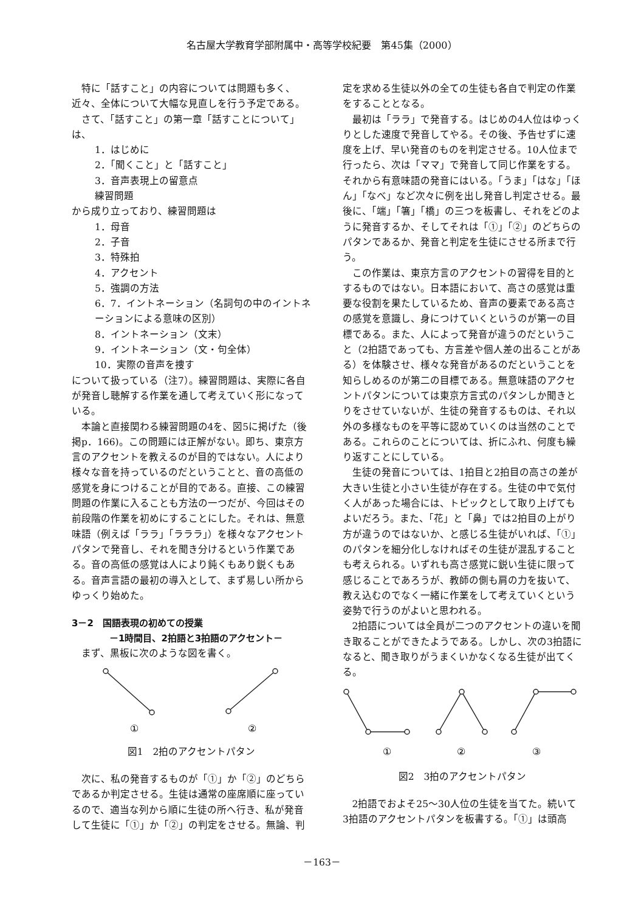名古屋大学教育学部附属中・高等学校紀要　第45集（2000）
特に「話すこと」の内容については問題も多く、近々、全体について大幅な見直しを行う予定である。
さて、「話すこと」の第一章「話すことについて」は、
1．はじめに
2．「聞くこと」と「話すこと」
3．音声表現上の留意点
練習問題
から成り立っており、練習問題は
1．母音
2．子音
3．特殊拍
4．アクセント
5．強調の方法
6．7．イントネーション（名詞句の中のイントネーションによる意味の区別）
8．イントネーション（文末）
9．イントネーション（文・句全体）
10．実際の音声を捜す
について扱っている（注7）。練習問題は、実際に各自が発音し聴解する作業を通して考えていく形になっている。
本論と直接関わる練習問題の4を、図5に掲げた（後掲p．166)。この問題には正解がない。即ち、東京方言のアクセントを教えるのが目的ではない。人により様々な音を持っているのだということと、音の高低の感覚を身につけることが目的である。直接、この練習問題の作業に入ることも方法の一つだが、今回はその前段階の作業を初めにすることにした。それは、無意味語（例えば「ララ」「ラララ」）を様々なアクセントパタンで発音し、それを聞き分けるという作業である。音の高低の感覚は人により鈍くもあり鋭くもある。音声言語の最初の導入として、まず易しい所からゆっくり始めた。
3－2　国語表現の初めての授業
－1時間目、2拍語と3拍語のアクセント－
まず、黒板に次のような図を書く。
①
②
図1　2拍のアクセントパタン
次に、私の発音するものが「①」か「②」のどちらであるか判定させる。生徒は通常の座席順に座っているので、適当な列から順に生徒の所へ行き、私が発音して生徒に「①」か「②」の判定をさせる。無論、判
定を求める生徒以外の全ての生徒も各自で判定の作業をすることとなる。
最初は「ララ」で発音する。はじめの4人位はゆっくりとした速度で発音してやる。その後、予告せずに速度を上げ、早い発音のものを判定させる。10人位まで行ったら、次は「ママ」で発音して同じ作業をする。それから有意味語の発音にはいる。「うま」「はな」「ほん」「なべ」など次々に例を出し発音し判定させる。最後に、「端」「箸」「橋」の三つを板書し、それをどのように発音するか、そしてそれは「①」「②」のどちらのパタンであるか、発音と判定を生徒にさせる所まで行う。
この作業は、東京方言のアクセントの習得を目的とするものではない。日本語において、高さの感覚は重要な役割を果たしているため、音声の要素である高さの感覚を意識し、身につけていくというのが第一の目標である。また、人によって発音が違うのだということ（2拍語であっても、方言差や個人差の出ることがある）を体験させ、様々な発音があるのだということを知らしめるのが第二の目標である。無意味語のアクセントパタンについては東京方言式のパタンしか聞きとりをさせていないが、生徒の発音するものは、それ以外の多様なものを平等に認めていくのは当然のことである。これらのことについては、折にふれ、何度も繰り返すことにしている。
生徒の発音については、1拍目と2拍目の高さの差が大きい生徒と小さい生徒が存在する。生徒の中で気付く人があった場合には、トピックとして取り上げてもよいだろう。また、「花」と「鼻」では2拍目の上がり方が違うのではないか、と感じる生徒がいれば、「①」のパタンを細分化しなければその生徒が混乱することも考えられる。いずれも高さ感覚に鋭い生徒に限って感じることであろうが、教師の側も肩の力を抜いて、教え込むのでなく一緒に作業をして考えていくという姿勢で行うのがよいと思われる。
2拍語については全員が二つのアクセントの違いを聞き取ることができたようである。しかし、次の3拍語になると、聞き取りがうまくいかなくなる生徒が出てくる。
①
②
③
図2　3拍のアクセントパタン
2拍語でおよそ25～30人位の生徒を当てた。続いて3拍語のアクセントパタンを板書する。「①」は頭高
－163－